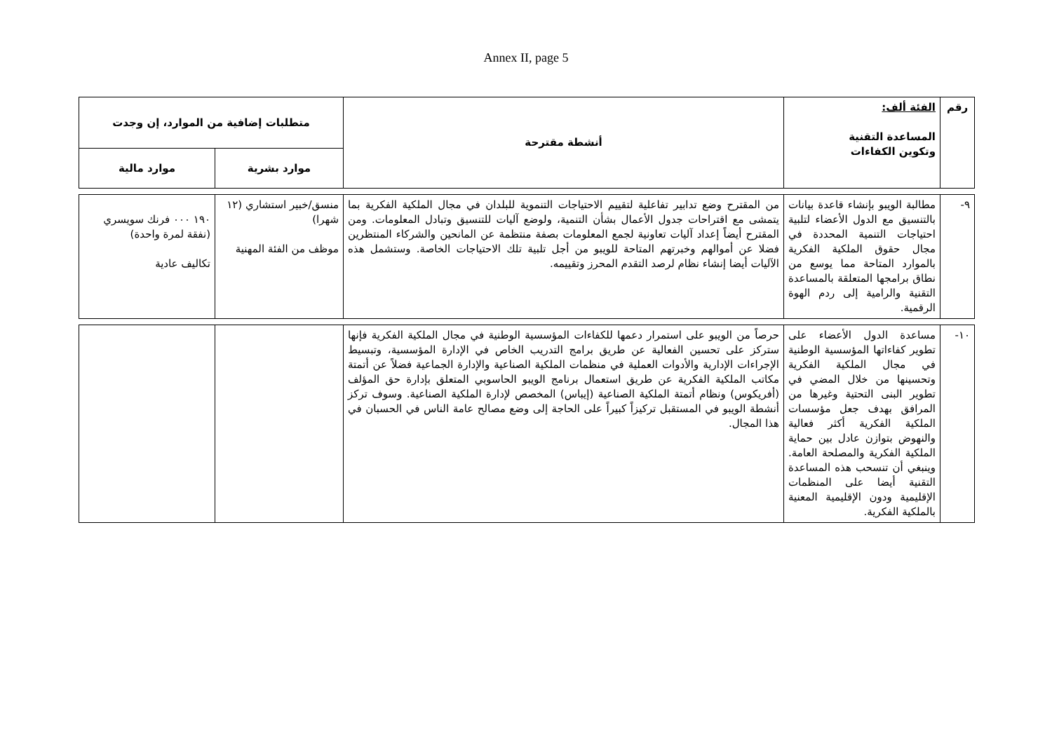Annex II, page 5
| رقم | الفئة ألف: المساعدة التقنية وتكوين الكفاءات | أنشطة مقترحة | متطلبات إضافية من الموارد، إن وجدت | |
| --- | --- | --- | --- | --- |
| | | | موارد بشرية | موارد مالية |
| ٩- | مطالبة الويبو بإنشاء قاعدة بيانات بالتنسيق مع الدول الأعضاء لتلبية احتياجات التنمية المحددة في مجال حقوق الملكية الفكرية بالموارد المتاحة مما يوسع من نطاق برامجها المتعلقة بالمساعدة التقنية والرامية إلى ردم الهوة الرقمية. | من المقترح وضع تدابير تفاعلية لتقييم الاحتياجات التنموية للبلدان في مجال الملكية الفكرية بما يتمشى مع اقتراحات جدول الأعمال بشأن التنمية، ولوضع آليات للتنسيق وتبادل المعلومات. ومن المقترح أيضاً إعداد آليات تعاونية لجمع المعلومات بصفة منتظمة عن المانحين والشركاء المنتظرين فضلا عن أموالهم وخبرتهم المتاحة للويبو من أجل تلبية تلك الاحتياجات الخاصة. وستشمل هذه الآليات أيضا إنشاء نظام لرصد التقدم المحرز وتقييمه. | منسق/خبير استشاري (١٢ شهرا) موظف من الفئة المهنية | ١٩٠ ٠٠٠ فرنك سويسري (نفقة لمرة واحدة) تكاليف عادية |
| ١٠- | مساعدة الدول الأعضاء على تطوير كفاءاتها المؤسسية الوطنية في مجال الملكية الفكرية وتحسينها من خلال المضي في تطوير البنى التحتية وغيرها من المرافق بهدف جعل مؤسسات الملكية الفكرية أكثر فعالية والنهوض بتوازن عادل بين حماية الملكية الفكرية والمصلحة العامة. وينبغي أن تنسحب هذه المساعدة التقنية أيضا على المنظمات الإقليمية ودون الإقليمية المعنية بالملكية الفكرية. | حرصاً من الويبو على استمرار دعمها للكفاءات المؤسسية الوطنية في مجال الملكية الفكرية فإنها ستركز على تحسين الفعالية عن طريق برامج التدريب الخاص في الإدارة المؤسسية، وتبسيط الإجراءات الإدارية والأدوات العملية في منظمات الملكية الصناعية والإدارة الجماعية فضلاً عن أتمتة مكاتب الملكية الفكرية عن طريق استعمال برنامج الويبو الحاسوبي المتعلق بإدارة حق المؤلف (أفريكوس) ونظام أتمتة الملكية الصناعية (إيباس) المخصص لإدارة الملكية الصناعية. وسوف تركز أنشطة الويبو في المستقبل تركيزاً كبيراً على الحاجة إلى وضع مصالح عامة الناس في الحسبان في هذا المجال. | | |